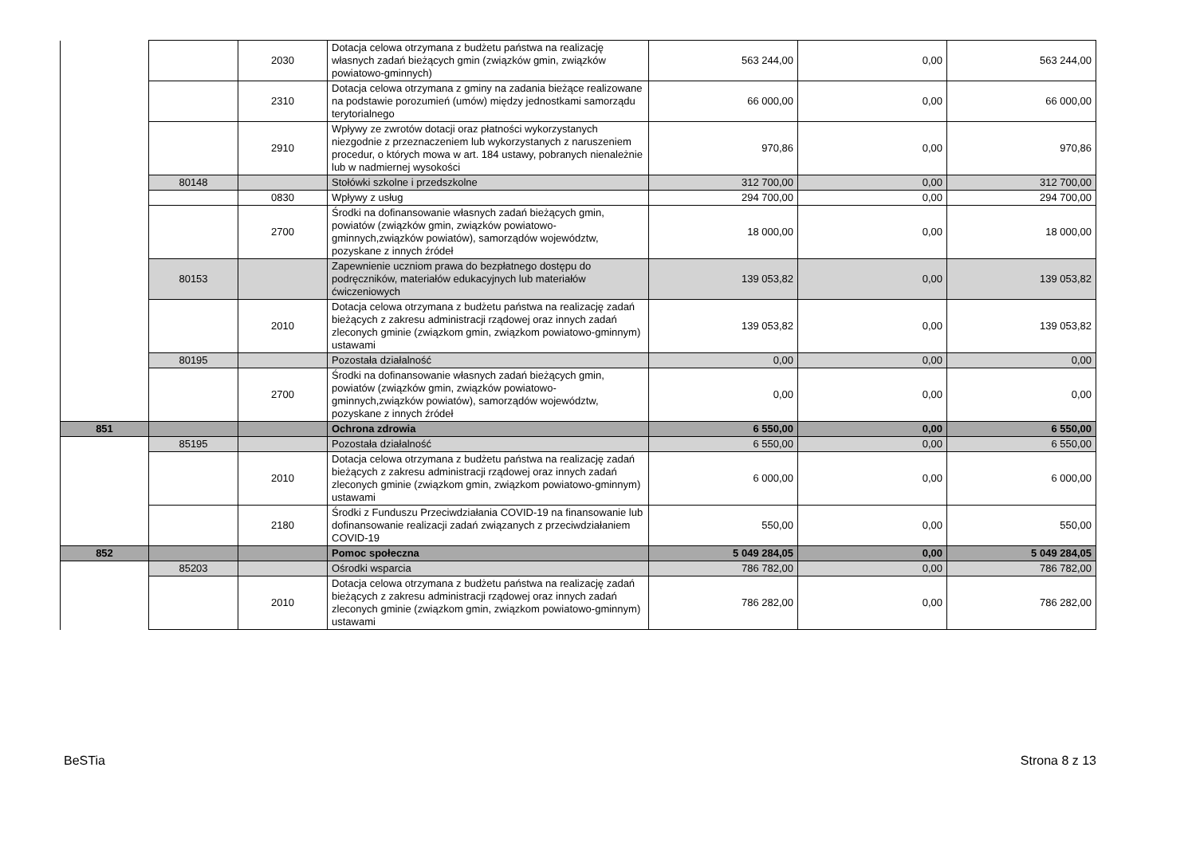| | | 2030 | Dotacja celowa otrzymana z budżetu państwa na realizację własnych zadań bieżących gmin (związków gmin, związków powiatowo-gminnych) | 563 244,00 | 0,00 | 563 244,00 |
| | | 2310 | Dotacja celowa otrzymana z gminy na zadania bieżące realizowane na podstawie porozumień (umów) między jednostkami samorządu terytorialnego | 66 000,00 | 0,00 | 66 000,00 |
| | | 2910 | Wpływy ze zwrotów dotacji oraz płatności wykorzystanych niezgodnie z przeznaczeniem lub wykorzystanych z naruszeniem procedur, o których mowa w art. 184 ustawy, pobranych nienależnie lub w nadmiernej wysokości | 970,86 | 0,00 | 970,86 |
| | 80148 | | Stołówki szkolne i przedszkolne | 312 700,00 | 0,00 | 312 700,00 |
| | | 0830 | Wpływy z usług | 294 700,00 | 0,00 | 294 700,00 |
| | | 2700 | Środki na dofinansowanie własnych zadań bieżących gmin, powiatów (związków gmin, związków powiatowo-gminnych,związków powiatów), samorządów województw, pozyskane z innych źródeł | 18 000,00 | 0,00 | 18 000,00 |
| | 80153 | | Zapewnienie uczniom prawa do bezpłatnego dostępu do podręczników, materiałów edukacyjnych lub materiałów ćwiczeniowych | 139 053,82 | 0,00 | 139 053,82 |
| | | 2010 | Dotacja celowa otrzymana z budżetu państwa na realizację zadań bieżących z zakresu administracji rządowej oraz innych zadań zleconych gminie (związkom gmin, związkom powiatowo-gminnym) ustawami | 139 053,82 | 0,00 | 139 053,82 |
| | 80195 | | Pozostała działalność | 0,00 | 0,00 | 0,00 |
| | | 2700 | Środki na dofinansowanie własnych zadań bieżących gmin, powiatów (związków gmin, związków powiatowo-gminnych,związków powiatów), samorządów województw, pozyskane z innych źródeł | 0,00 | 0,00 | 0,00 |
| 851 | | | Ochrona zdrowia | 6 550,00 | 0,00 | 6 550,00 |
| | 85195 | | Pozostała działalność | 6 550,00 | 0,00 | 6 550,00 |
| | | 2010 | Dotacja celowa otrzymana z budżetu państwa na realizację zadań bieżących z zakresu administracji rządowej oraz innych zadań zleconych gminie (związkom gmin, związkom powiatowo-gminnym) ustawami | 6 000,00 | 0,00 | 6 000,00 |
| | | 2180 | Środki z Funduszu Przeciwdziałania COVID-19 na finansowanie lub dofinansowanie realizacji zadań związanych z przeciwdziałaniem COVID-19 | 550,00 | 0,00 | 550,00 |
| 852 | | | Pomoc społeczna | 5 049 284,05 | 0,00 | 5 049 284,05 |
| | 85203 | | Ośrodki wsparcia | 786 782,00 | 0,00 | 786 782,00 |
| | | 2010 | Dotacja celowa otrzymana z budżetu państwa na realizację zadań bieżących z zakresu administracji rządowej oraz innych zadań zleconych gminie (związkom gmin, związkom powiatowo-gminnym) ustawami | 786 282,00 | 0,00 | 786 282,00 |
BeSTia Strona 8 z 13